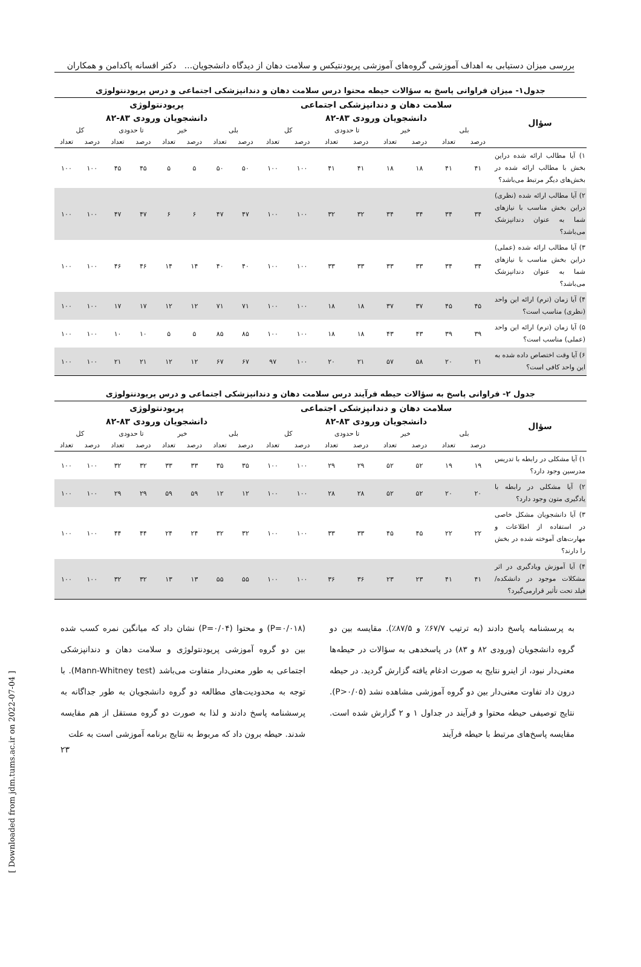بررسی میزان دستیابی به اهداف آموزشی گروه‌های آموزشی پریودنتیکس و سلامت دهان از دیدگاه دانشجویان... دکتر افسانه پاکدامن و همکاران
جدول۱- میزان فراوانی پاسخ به سؤالات حیطه محتوا درس سلامت دهان و دندانپزشکی اجتماعی و درس پریودنتولوژی
| سؤال | سلامت دهان و دندانپزشکی اجتماعی | | | | | | | | پریودنتولوژی | | | | | | | |
| --- | --- | --- | --- | --- | --- | --- | --- | --- | --- | --- | --- | --- | --- | --- | --- | --- |
| | دانشجویان ورودی ۸۳-۸۲ | | | | | | | | دانشجویان ورودی ۸۳-۸۲ | | | | | | | |
| | بلی | | خیر | | تا حدودی | | کل | | بلی | | خیر | | تا حدودی | | کل | |
| | درصد | تعداد | درصد | تعداد | درصد | تعداد | درصد | تعداد | درصد | تعداد | درصد | تعداد | درصد | تعداد | درصد | تعداد |
| ۱) آیا مطالب ارائه شده دراین بخش با مطالب ارائه شده در بخش‌های دیگر مرتبط می‌باشد؟ | ۴۱ | ۴۱ | ۱۸ | ۱۸ | ۴۱ | ۴۱ | ۱۰۰ | ۱۰۰ | ۵۰ | ۵۰ | ۵ | ۵ | ۴۵ | ۴۵ | ۱۰۰ | ۱۰۰ |
| ۲) آیا مطالب ارائه شده (نظری) دراین بخش مناسب با نیازهای شما به عنوان دندانپزشک می‌باشد؟ | ۳۴ | ۳۴ | ۳۴ | ۳۴ | ۳۲ | ۳۲ | ۱۰۰ | ۱۰۰ | ۴۷ | ۴۷ | ۶ | ۶ | ۴۷ | ۴۷ | ۱۰۰ | ۱۰۰ |
| ۳) آیا مطالب ارائه شده (عملی) دراین بخش مناسب با نیازهای شما به عنوان دندانپزشک می‌باشد؟ | ۳۴ | ۳۴ | ۳۳ | ۳۳ | ۳۳ | ۳۳ | ۱۰۰ | ۱۰۰ | ۴۰ | ۴۰ | ۱۴ | ۱۴ | ۴۶ | ۴۶ | ۱۰۰ | ۱۰۰ |
| ۴) آیا زمان (ترم) ارائه این واحد (نظری) مناسب است؟ | ۴۵ | ۴۵ | ۳۷ | ۳۷ | ۱۸ | ۱۸ | ۱۰۰ | ۱۰۰ | ۷۱ | ۷۱ | ۱۲ | ۱۲ | ۱۷ | ۱۷ | ۱۰۰ | ۱۰۰ |
| ۵) آیا زمان (ترم) ارائه این واحد (عملی) مناسب است؟ | ۳۹ | ۳۹ | ۴۳ | ۴۳ | ۱۸ | ۱۸ | ۱۰۰ | ۱۰۰ | ۸۵ | ۸۵ | ۵ | ۵ | ۱۰ | ۱۰ | ۱۰۰ | ۱۰۰ |
| ۶) آیا وقت اختصاص داده شده به این واحد کافی است؟ | ۲۱ | ۲۰ | ۵۸ | ۵۷ | ۲۱ | ۲۰ | ۱۰۰ | ۹۷ | ۶۷ | ۶۷ | ۱۲ | ۱۲ | ۲۱ | ۲۱ | ۱۰۰ | ۱۰۰ |
جدول ۲- فراوانی پاسخ به سؤالات حیطه فرآیند درس سلامت دهان و دندانپزشکی اجتماعی و درس پریودنتولوژی
| سؤال | سلامت دهان و دندانپزشکی اجتماعی | | | | | | | | پریودنتولوژی | | | | | | | |
| --- | --- | --- | --- | --- | --- | --- | --- | --- | --- | --- | --- | --- | --- | --- | --- | --- |
| | دانشجویان ورودی ۸۳-۸۲ | | | | | | | | دانشجویان ورودی ۸۳-۸۲ | | | | | | | |
| | بلی | | خیر | | تا حدودی | | کل | | بلی | | خیر | | تا حدودی | | کل | |
| | درصد | تعداد | درصد | تعداد | درصد | تعداد | درصد | تعداد | درصد | تعداد | درصد | تعداد | درصد | تعداد | درصد | تعداد |
| ۱) آیا مشکلی در رابطه با تدریس مدرسین وجود دارد؟ | ۱۹ | ۱۹ | ۵۲ | ۵۲ | ۲۹ | ۲۹ | ۱۰۰ | ۱۰۰ | ۳۵ | ۳۵ | ۳۳ | ۳۳ | ۳۲ | ۳۲ | ۱۰۰ | ۱۰۰ |
| ۲) آیا مشکلی در رابطه با یادگیری متون وجود دارد؟ | ۲۰ | ۲۰ | ۵۲ | ۵۲ | ۲۸ | ۲۸ | ۱۰۰ | ۱۰۰ | ۱۲ | ۱۲ | ۵۹ | ۵۹ | ۲۹ | ۲۹ | ۱۰۰ | ۱۰۰ |
| ۳) آیا دانشجویان مشکل خاصی در استفاده از اطلاعات و مهارت‌های آموخته شده در بخش را دارند؟ | ۲۲ | ۲۲ | ۴۵ | ۴۵ | ۳۳ | ۳۳ | ۱۰۰ | ۱۰۰ | ۳۲ | ۳۲ | ۲۴ | ۲۴ | ۴۴ | ۴۴ | ۱۰۰ | ۱۰۰ |
| ۴) آیا آموزش ویادگیری در اثر مشکلات موجود در دانشکده/ فیلد تحت تأثیر قرارمی‌گیرد؟ | ۴۱ | ۴۱ | ۲۳ | ۲۳ | ۳۶ | ۳۶ | ۱۰۰ | ۱۰۰ | ۵۵ | ۵۵ | ۱۳ | ۱۳ | ۳۲ | ۳۲ | ۱۰۰ | ۱۰۰ |
به پرسشنامه پاسخ دادند (به ترتیب ۶۷/۷٪ و ۸۷/۵٪). مقایسه بین دو گروه دانشجویان (ورودی ۸۲ و ۸۳) در پاسخدهی به سؤالات در حیطه‌ها معنی‌دار نبود، از اینرو نتایج به صورت ادغام یافته گزارش گردید. در حیطه درون داد تفاوت معنی‌دار بین دو گروه آموزشی مشاهده نشد (P>۰/۰۵). نتایج توصیفی حیطه محتوا و فرآیند در جداول ۱ و ۲ گزارش شده است. مقایسه پاسخ‌های مرتبط با حیطه فرآیند
(P=۰/۰۱۸) و محتوا (P=۰/۰۴) نشان داد که میانگین نمره کسب شده بین دو گروه آموزشی پریودنتولوژی و سلامت دهان و دندانپزشکی اجتماعی به طور معنی‌دار متفاوت می‌باشد (Mann-Whitney test). با توجه به محدودیت‌های مطالعه دو گروه دانشجویان به طور جداگانه به پرسشنامه پاسخ دادند و لذا به صورت دو گروه مستقل از هم مقایسه شدند. حیطه برون داد که مربوط به نتایج برنامه آموزشی است به علت
۲۳
[ Downloaded from jdm.tums.ac.ir on 2022-07-04 ]